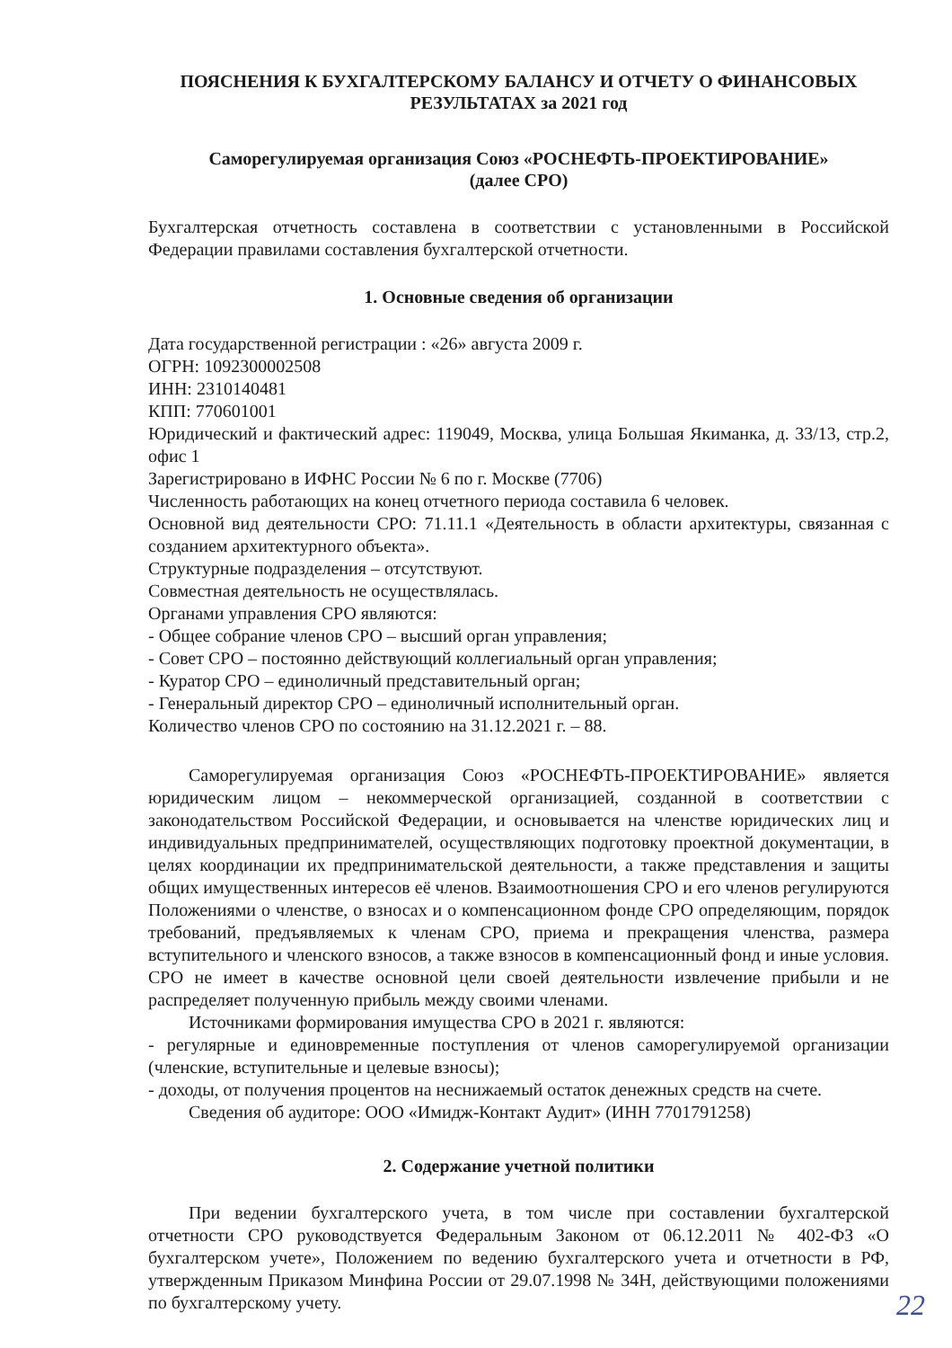ПОЯСНЕНИЯ К БУХГАЛТЕРСКОМУ БАЛАНСУ И ОТЧЕТУ О ФИНАНСОВЫХ РЕЗУЛЬТАТАХ за 2021 год
Саморегулируемая организация Союз «РОСНЕФТЬ-ПРОЕКТИРОВАНИЕ»
(далее СРО)
Бухгалтерская отчетность составлена в соответствии с установленными в Российской Федерации правилами составления бухгалтерской отчетности.
1. Основные сведения об организации
Дата государственной регистрации : «26» августа 2009 г.
ОГРН: 1092300002508
ИНН: 2310140481
КПП: 770601001
Юридический и фактический адрес: 119049, Москва, улица Большая Якиманка, д. 33/13, стр.2, офис 1
Зарегистрировано в ИФНС России № 6 по г. Москве (7706)
Численность работающих на конец отчетного периода составила 6 человек.
Основной вид деятельности СРО: 71.11.1 «Деятельность в области архитектуры, связанная с созданием архитектурного объекта».
Структурные подразделения – отсутствуют.
Совместная деятельность не осуществлялась.
Органами управления СРО являются:
- Общее собрание членов СРО – высший орган управления;
- Совет СРО – постоянно действующий коллегиальный орган управления;
- Куратор СРО – единоличный представительный орган;
- Генеральный директор СРО – единоличный исполнительный орган.
Количество членов СРО по состоянию на 31.12.2021 г. – 88.
Саморегулируемая организация Союз «РОСНЕФТЬ-ПРОЕКТИРОВАНИЕ» является юридическим лицом – некоммерческой организацией, созданной в соответствии с законодательством Российской Федерации, и основывается на членстве юридических лиц и индивидуальных предпринимателей, осуществляющих подготовку проектной документации, в целях координации их предпринимательской деятельности, а также представления и защиты общих имущественных интересов её членов. Взаимоотношения СРО и его членов регулируются Положениями о членстве, о взносах и о компенсационном фонде СРО определяющим, порядок требований, предъявляемых к членам СРО, приема и прекращения членства, размера вступительного и членского взносов, а также взносов в компенсационный фонд и иные условия. СРО не имеет в качестве основной цели своей деятельности извлечение прибыли и не распределяет полученную прибыль между своими членами.
Источниками формирования имущества СРО в 2021 г. являются:
- регулярные и единовременные поступления от членов саморегулируемой организации (членские, вступительные и целевые взносы);
- доходы, от получения процентов на неснижаемый остаток денежных средств на счете.
Сведения об аудиторе: ООО «Имидж-Контакт Аудит» (ИНН 7701791258)
2. Содержание учетной политики
При ведении бухгалтерского учета, в том числе при составлении бухгалтерской отчетности СРО руководствуется Федеральным Законом от 06.12.2011 № 402-ФЗ «О бухгалтерском учете», Положением по ведению бухгалтерского учета и отчетности в РФ, утвержденным Приказом Минфина России от 29.07.1998 № 34Н, действующими положениями по бухгалтерскому учету.
22